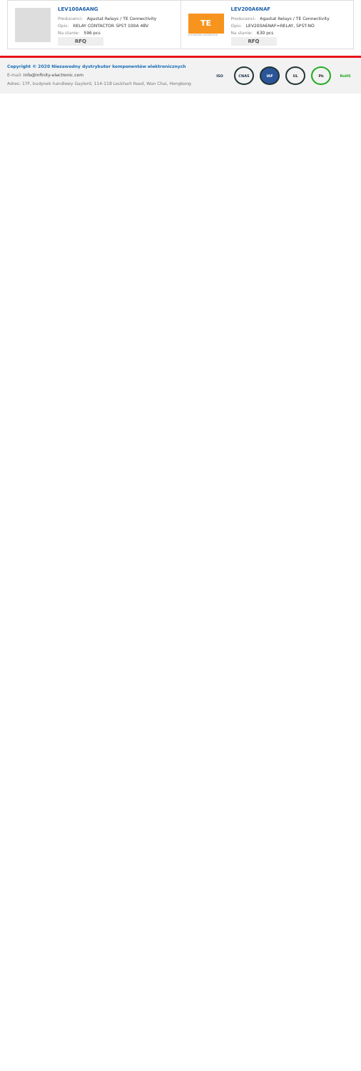LEV100A6ANG
Producenci: Agastat Relays / TE Connectivity
Opis: RELAY CONTACTOR SPST 100A 48V
Na stanie: 596 pcs
RFQ
TE
AUTHORIZED DISTRIBUTOR
LEV200A6NAF
Producenci: Agastat Relays / TE Connectivity
Opis: LEV200A6NAF=RELAY, SPST-NO
Na stanie: 630 pcs
RFQ
Copyright © 2020 Niezawodny dystrybutor komponentów elektronicznych
E-mail: Info@infinity-electronic.com
Adres: 17F, budynek handlowy Gaylord, 114-118 Lockhart Road, Wan Chai, Hongkong
ISO CNAS IAF UL Pb RoHS